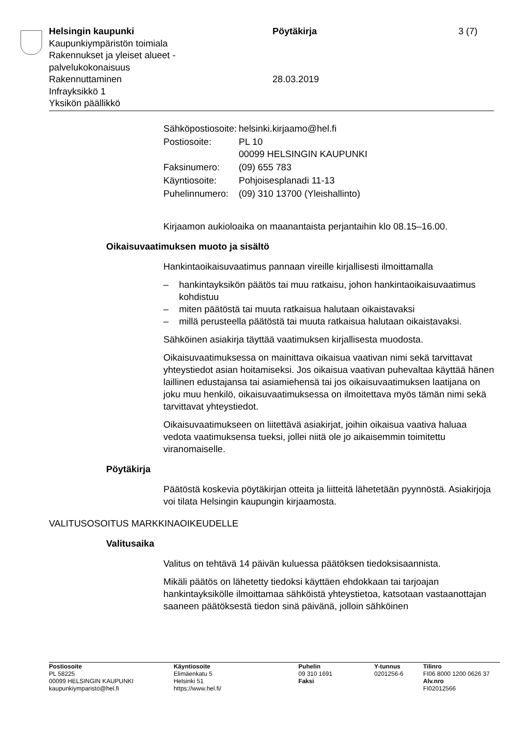Helsingin kaupunki
Kaupunkiympäristön toimiala
Rakennukset ja yleiset alueet -
palvelukokonaisuus
Rakennuttaminen
Infrayksikkö 1
Yksikön päällikkö
Pöytäkirja
28.03.2019
3 (7)
| Sähköpostiosoite: | helsinki.kirjaamo@hel.fi |
| Postiosoite: | PL 10 00099 HELSINGIN KAUPUNKI |
| Faksinumero: | (09) 655 783 |
| Käyntiosoite: | Pohjoisesplanadi 11-13 |
| Puhelinnumero: | (09) 310 13700 (Yleishallinto) |
Kirjaamon aukioloaika on maanantaista perjantaihin klo 08.15–16.00.
Oikaisuvaatimuksen muoto ja sisältö
Hankintaoikaisuvaatimus pannaan vireille kirjallisesti ilmoittamalla
– hankintayksikön päätös tai muu ratkaisu, johon hankintaoikaisuvaatimus kohdistuu
– miten päätöstä tai muuta ratkaisua halutaan oikaistavaksi
– millä perusteella päätöstä tai muuta ratkaisua halutaan oikaistavaksi.
Sähköinen asiakirja täyttää vaatimuksen kirjallisesta muodosta.
Oikaisuvaatimuksessa on mainittava oikaisua vaativan nimi sekä tarvittavat yhteystiedot asian hoitamiseksi. Jos oikaisua vaativan puhevaltaa käyttää hänen laillinen edustajansa tai asiamiehensä tai jos oikaisuvaatimuksen laatijana on joku muu henkilö, oikaisuvaatimuksessa on ilmoitettava myös tämän nimi sekä tarvittavat yhteystiedot.
Oikaisuvaatimukseen on liitettävä asiakirjat, joihin oikaisua vaativa haluaa vedota vaatimuksensa tueksi, jollei niitä ole jo aikaisemmin toimitettu viranomaiselle.
Pöytäkirja
Päätöstä koskevia pöytäkirjan otteita ja liitteitä lähetetään pyynnöstä. Asiakirjoja voi tilata Helsingin kaupungin kirjaamosta.
VALITUSOSOITUS MARKKINAOIKEUDELLE
Valitusaika
Valitus on tehtävä 14 päivän kuluessa päätöksen tiedoksisaannista.
Mikäli päätös on lähetetty tiedoksi käyttäen ehdokkaan tai tarjoajan hankintayksikölle ilmoittamaa sähköistä yhteystietoa, katsotaan vastaanottajan saaneen päätöksestä tiedon sinä päivänä, jolloin sähköinen
| Postiosoite PL 58225 00099 HELSINGIN KAUPUNKI kaupunkiymparisto@hel.fi | Käyntiosoite Elimäenkatu 5 Helsinki 51 https://www.hel.fi/ | Puhelin 09 310 1691 Faksi | Y-tunnus 0201256-6 | Tilinro FI06 8000 1200 0626 37 Alv.nro FI02012566 |